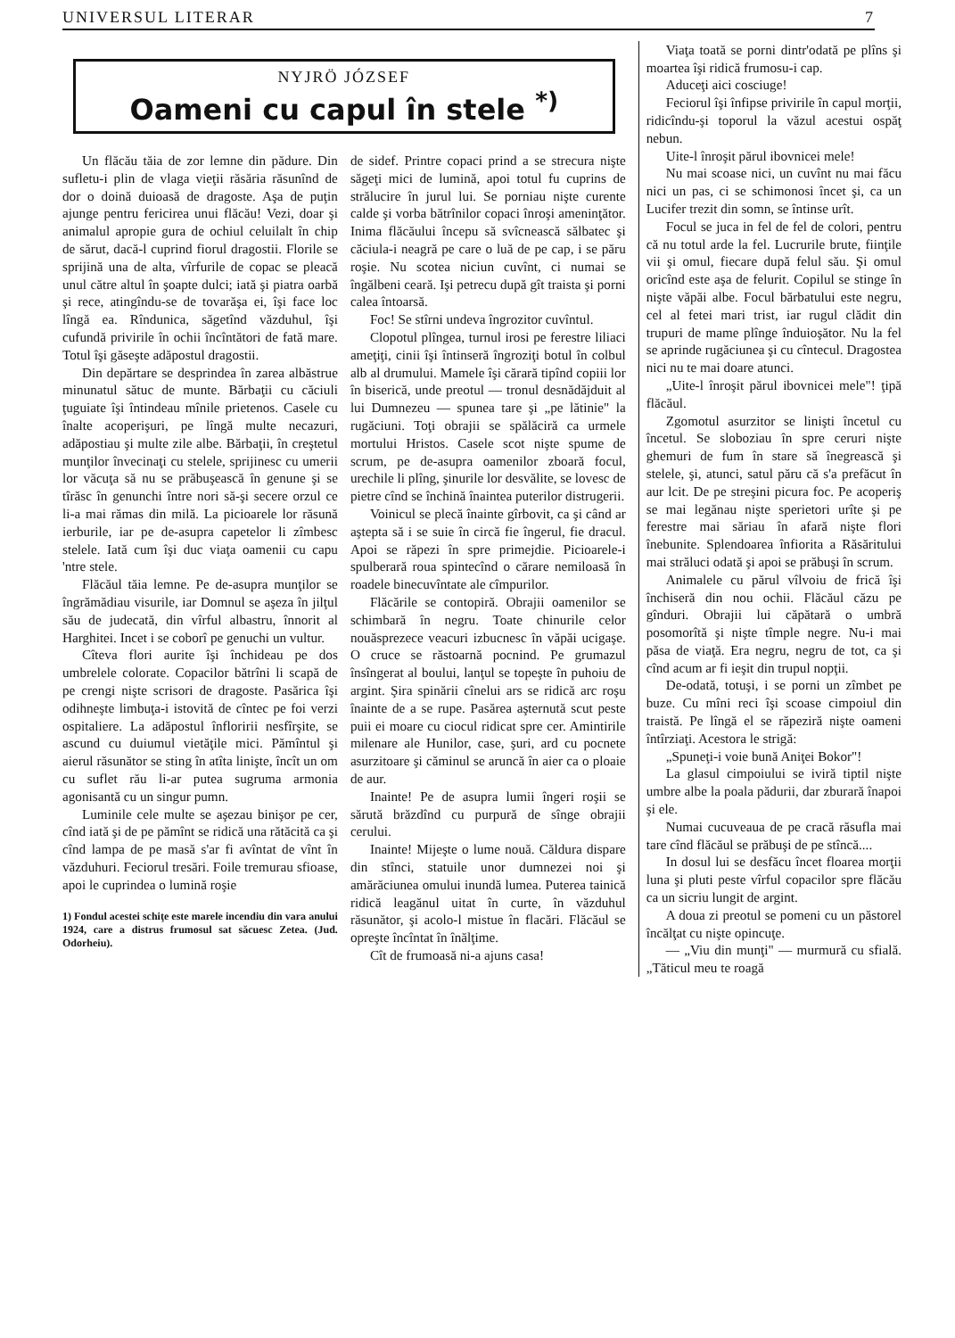UNIVERSUL LITERAR 7
NYJRÖ JÓZSEF
Oameni cu capul în stele <sup>*)</sup>
Un flăcău tăia de zor lemne din pădure. Din sufletu-i plin de vlaga vieţii răsăria răsunînd de dor o doină duioasă de dragoste. Aşa de puţin ajunge pentru fericirea unui flăcău! Vezi, doar şi animalul apropie gura de ochiul celuilalt în chip de sărut, dacă-l cuprind fiorul dragostii. Florile se sprijină una de alta, vîrfurile de copac se pleacă unul către altul în şoapte dulci; iată şi piatra oarbă şi rece, atingîndu-se de tovarăşa ei, îşi face loc lîngă ea. Rîndunica, săgetînd văzduhul, îşi cufundă privirile în ochii încîntători de fată mare. Totul îşi găseşte adăpostul dragostii.
Din depărtare se desprindea în zarea albăstrue minunatul sătuc de munte. Bărbaţii cu căciuli ţuguiate îşi întindeau mînile prietenos. Casele cu înalte acoperişuri, pe lîngă multe necazuri, adăpostiau şi multe zile albe. Bărbaţii, în creştetul munţilor învecinaţi cu stelele, sprijinesc cu umerii lor văcuţa să nu se prăbuşească în genune şi se tîrăsc în genunchi între nori să-şi secere orzul ce li-a mai rămas din milă. La picioarele lor răsună ierburile, iar pe de-asupra capetelor li zîmbesc stelele. Iată cum îşi duc viaţa oamenii cu capu 'ntre stele.
Flăcăul tăia lemne. Pe de-asupra munţilor se îngrămădiau visurile, iar Domnul se aşeza în jilţul său de judecată, din vîrful albastru, înnorit al Harghitei. Incet i se coborî pe genuchi un vultur.
Cîteva flori aurite îşi închideau pe dos umbrelele colorate. Copacilor bătrîni li scapă de pe crengi nişte scrisori de dragoste. Pasărica îşi odihneşte limbuţa-i istovită de cîntec pe foi verzi ospitaliere. La adăpostul înfloririi nesfîrşite, se ascund cu duiumul vietăţile mici. Pămîntul şi aierul răsunător se sting în atîta linişte, încît un om cu suflet rău li-ar putea sugruma armonia agonisantă cu un singur pumn.
Luminile cele multe se aşezau binişor pe cer, cînd iată şi de pe pămînt se ridică una rătăcită ca şi cînd lampa de pe masă s'ar fi avîntat de vînt în văzduhuri. Feciorul tresări. Foile tremurau sfioase, apoi le cuprindea o lumină roşie
1) Fondul acestei schiţe este marele incendiu din vara anului 1924, care a distrus frumosul sat săcuesc Zetea. (Jud. Odorheiu).
de sidef. Printre copaci prind a se strecura nişte săgeţi mici de lumină, apoi totul fu cuprins de strălucire în jurul lui. Se porniau nişte curente calde şi vorba bătrînilor copaci înroşi ameninţător. Inima flăcăului începu să svîcnească sălbatec şi căciula-i neagră pe care o luă de pe cap, i se păru roşie. Nu scotea niciun cuvînt, ci numai se îngălbeni ceară. Işi petrecu după gît traista şi porni calea întoarsă.
Foc! Se stîrni undeva îngrozitor cuvîntul.
Clopotul plîngea, turnul irosi pe ferestre liliaci ameţiţi, cinii îşi întinseră îngroziţi botul în colbul alb al drumului. Mamele îşi cărară tipînd copiii lor în biserică, unde preotul — tronul desnădăjduit al lui Dumnezeu — spunea tare şi „pe lătinie" la rugăciuni. Toţi obrajii se spălăciră ca urmele mortului Hristos. Casele scot nişte spume de scrum, pe de-asupra oamenilor zboară focul, urechile li plîng, şinurile lor desvălite, se lovesc de pietre cînd se închină înaintea puterilor distrugerii.
Voinicul se plecă înainte gîrbovit, ca şi când ar aştepta să i se suie în circă fie îngerul, fie dracul. Apoi se răpezi în spre primejdie. Picioarele-i spulberară roua spintecînd o cărare nemiloasă în roadele binecuvîntate ale cîmpurilor.
Flăcările se contopiră. Obrajii oamenilor se schimbară în negru. Toate chinurile celor nouăsprezece veacuri izbucnesc în văpăi ucigaşe. O cruce se răstoarnă pocnind. Pe grumazul însîngerat al boului, lanţul se topeşte în puhoiu de argint. Şira spinării cînelui ars se ridică arc roşu înainte de a se rupe. Pasărea aşternută scut peste puii ei moare cu ciocul ridicat spre cer. Amintirile milenare ale Hunilor, case, şuri, ard cu pocnete asurzitoare şi căminul se aruncă în aier ca o ploaie de aur.
Inainte! Pe de asupra lumii îngeri roşii se sărută brăzdînd cu purpură de sînge obrajii cerului.
Inainte! Mijeşte o lume nouă. Căldura dispare din stînci, statuile unor dumnezei noi şi amărăciunea omului inundă lumea. Puterea tainică ridică leagănul uitat în curte, în văzduhul răsunător, şi acolo-l mistue în flacări. Flăcăul se opreşte încîntat în înălţime.
Cît de frumoasă ni-a ajuns casa!
Viaţa toată se porni dintr'odată pe plîns şi moartea îşi ridică frumosu-i cap.
Aduceţi aici cosciuge!
Feciorul îşi înfipse privirile în capul morţii, ridicîndu-şi toporul la văzul acestui ospăţ nebun.
Uite-l înroşit părul ibovnicei mele!
Nu mai scoase nici, un cuvînt nu mai făcu nici un pas, ci se schimonosi încet şi, ca un Lucifer trezit din somn, se întinse urît.
Focul se juca in fel de fel de colori, pentru că nu totul arde la fel. Lucrurile brute, fiinţile vii şi omul, fiecare după felul său. Şi omul oricînd este aşa de felurit. Copilul se stinge în nişte văpăi albe. Focul bărbatului este negru, cel al fetei mari trist, iar rugul clădit din trupuri de mame plînge înduioşător. Nu la fel se aprinde rugăciunea şi cu cîntecul. Dragostea nici nu te mai doare atunci.
„Uite-l înroşit părul ibovnicei mele"! ţipă flăcăul.
Zgomotul asurzitor se linişti încetul cu încetul. Se sloboziau în spre ceruri nişte ghemuri de fum în stare să înegrească şi stelele, şi, atunci, satul păru că s'a prefăcut în aur lcit. De pe streşini picura foc. Pe acoperiş se mai legănau nişte sperietori urîte şi pe ferestre mai săriau în afară nişte flori înebunite. Splendoarea înfiorita a Răsăritului mai străluci odată şi apoi se prăbuşi în scrum.
Animalele cu părul vîlvoiu de frică îşi închiseră din nou ochii. Flăcăul căzu pe gînduri. Obrajii lui căpătară o umbră posomorîtă şi nişte tîmple negre. Nu-i mai păsa de viaţă. Era negru, negru de tot, ca şi cînd acum ar fi ieşit din trupul nopţii.
De-odată, totuşi, i se porni un zîmbet pe buze. Cu mîni reci îşi scoase cimpoiul din traistă. Pe lîngă el se răpeziră nişte oameni întîrziaţi. Acestora le strigă:
„Spuneţi-i voie bună Aniţei Bokor"!
La glasul cimpoiului se iviră tiptil nişte umbre albe la poala pădurii, dar zburară înapoi şi ele.
Numai cucuveaua de pe cracă răsufla mai tare cînd flăcăul se prăbuşi de pe stîncă....
In dosul lui se desfăcu încet floarea morţii luna şi pluti peste vîrful copacilor spre flăcău ca un sicriu lungit de argint.
A doua zi preotul se pomeni cu un păstorel încălţat cu nişte opincuţe.
— „Viu din munţi" — murmură cu sfială. „Tăticul meu te roagă